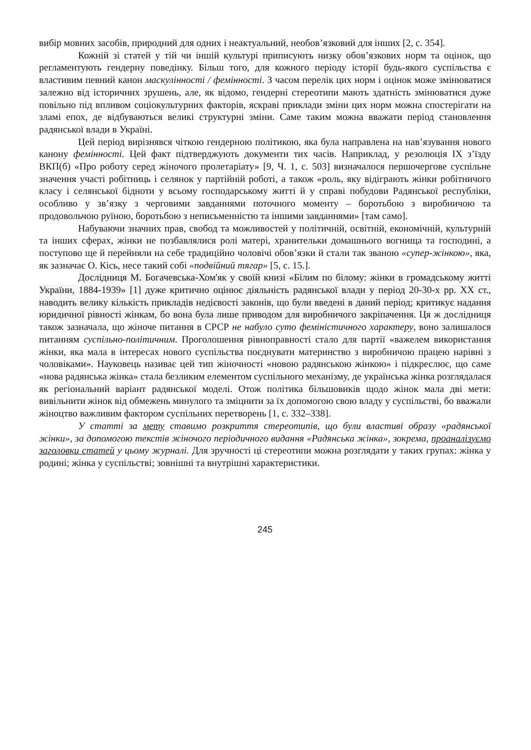вибір мовних засобів, природний для одних і неактуальний, необов’язковий для інших [2, с. 354].
Кожній зі статей у тій чи іншій культурі приписують низку обов’язкових норм та оцінок, що регламентують гендерну поведінку. Більш того, для кожного періоду історії будь-якого суспільства є властивим певний канон маскулінності / фемінності. З часом перелік цих норм і оцінок може змінюватися залежно від історичних зрушень, але, як відомо, гендерні стереотипи мають здатність змінюватися дуже повільно під впливом соціокультурних факторів, яскраві приклади зміни цих норм можна спостерігати на зламі епох, де відбуваються великі структурні зміни. Саме таким можна вважати період становлення радянської влади в Україні.
Цей період вирізнявся чіткою гендерною політикою, яка була направлена на нав’язування нового канону фемінності. Цей факт підтверджують документи тих часів. Наприклад, у резолюція IX з’їзду ВКП(б) «Про роботу серед жіночого пролетаріату» [9, Ч. 1, с. 503] визначалося першочергове суспільне значення участі робітниць і селянок у партійній роботі, а також «роль, яку відіграють жінки робітничого класу і селянської бідноти у всьому господарському житті й у справі побудови Радянської республіки, особливо у зв’язку з черговими завданнями поточного моменту – боротьбою з виробничою та продовольчою руїною, боротьбою з неписьменністю та іншими завданнями» [там само].
Набуваючи значних прав, свобод та можливостей у політичній, освітній, економічній, культурній та інших сферах, жінки не позбавлялися ролі матері, хранительки домашнього вогнища та господині, а поступово ще й перейняли на себе традиційно чоловічі обов’язки й стали так званою «супер-жінкою», яка, як зазначає О. Кісь, несе такий собі «подвійний тягар» [5, с. 15.].
Дослідниця М. Богачевська-Хом'як у своїй книзі «Білим по білому: жінки в громадському житті України, 1884-1939» [1] дуже критично оцінює діяльність радянської влади у період 20-30-х рр. ХХ ст., наводить велику кількість прикладів недієвості законів, що були введені в даний період; критикує надання юридичної рівності жінкам, бо вона була лише приводом для виробничого закріпачення. Ця ж дослідниця також зазначала, що жіноче питання в СРСР не набуло суто феміністичного характеру, воно залишалося питанням суспільно-політичним. Проголошення рівноправності стало для партії «важелем використання жінки, яка мала в інтересах нового суспільства поєднувати материнство з виробничою працею нарівні з чоловіками». Науковець називає цей тип жіночності «новою радянською жінкою» і підкреслює, що саме «нова радянська жінка» стала безликим елементом суспільного механізму, де українська жінка розглядалася як регіональний варіант радянської моделі. Отож політика більшовиків щодо жінок мала дві мети: вивільнити жінок від обмежень минулого та зміцнити за їх допомогою свою владу у суспільстві, бо вважали жіноцтво важливим фактором суспільних перетворень [1, с. 332–338].
У статті за мету ставимо розкриття стереотипів, що були властиві образу «радянської жінки», за допомогою текстів жіночого періодичного видання «Радянська жінка», зокрема, проаналізуємо заголовки статей у цьому журналі. Для зручності ці стереотипи можна розглядати у таких групах: жінка у родині; жінка у суспільстві; зовнішні та внутрішні характеристики.
245